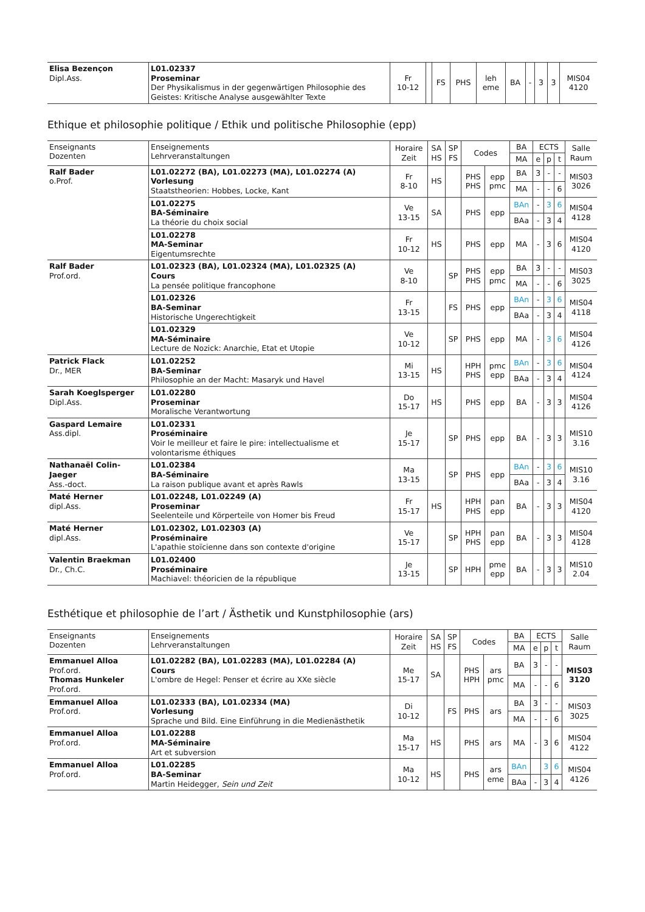| Elisa Bezençon Dipl.Ass. | L01.02337 Proseminar Der Physikalismus in der gegenwärtigen Philosophie des Geistes: Kritische Analyse ausgewählter Texte | Fr 10-12 | | FS | PHS | leh eme | BA | - | 3 | 3 | MIS04 4120 |
Ethique et philosophie politique / Ethik und politische Philosophie (epp)
| Enseignants Dozenten | Enseignements Lehrveranstaltungen | Horaire Zeit | SA HS | SP FS | Codes | | BA | ECTS | | | Salle Raum |
| --- | --- | --- | --- | --- | --- | --- | --- | --- | --- | --- | --- |
| | | | | | | | MA | e | p | t | |
| Ralf Bader o.Prof. | L01.02272 (BA), L01.02273 (MA), L01.02274 (A) Vorlesung Staatstheorien: Hobbes, Locke, Kant | Fr 8-10 | HS | | PHS PHS | epp pmc | BA | 3 | - | - | MIS03 3026 |
| | | | | | | | MA | - | - | 6 | |
| | L01.02275 BA-Séminaire La théorie du choix social | Ve 13-15 | SA | | PHS | epp | BAn | - | 3 | 6 | MIS04 4128 |
| | | | | | | | BAa | - | 3 | 4 | |
| | L01.02278 MA-Seminar Eigentumsrechte | Fr 10-12 | HS | | PHS | epp | MA | - | 3 | 6 | MIS04 4120 |
| Ralf Bader Prof.ord. | L01.02323 (BA), L01.02324 (MA), L01.02325 (A) Cours La pensée politique francophone | Ve 8-10 | | SP | PHS PHS | epp pmc | BA | 3 | - | - | MIS03 3025 |
| | | | | | | | MA | - | - | 6 | |
| | L01.02326 BA-Seminar Historische Ungerechtigkeit | Fr 13-15 | | FS | PHS | epp | BAn | - | 3 | 6 | MIS04 4118 |
| | | | | | | | BAa | - | 3 | 4 | |
| | L01.02329 MA-Séminaire Lecture de Nozick: Anarchie, Etat et Utopie | Ve 10-12 | | SP | PHS | epp | MA | - | 3 | 6 | MIS04 4126 |
| Patrick Flack Dr., MER | L01.02252 BA-Seminar Philosophie an der Macht: Masaryk und Havel | Mi 13-15 | HS | | HPH PHS | pmc epp | BAn | - | 3 | 6 | MIS04 4124 |
| | | | | | | | BAa | - | 3 | 4 | |
| Sarah Koeglsperger Dipl.Ass. | L01.02280 Proseminar Moralische Verantwortung | Do 15-17 | HS | | PHS | epp | BA | - | 3 | 3 | MIS04 4126 |
| Gaspard Lemaire Ass.dipl. | L01.02331 Proséminaire Voir le meilleur et faire le pire: intellectualisme et volontarisme éthiques | Je 15-17 | | SP | PHS | epp | BA | - | 3 | 3 | MIS10 3.16 |
| Nathanaël Colin-Jaeger Ass.-doct. | L01.02384 BA-Séminaire La raison publique avant et après Rawls | Ma 13-15 | | SP | PHS | epp | BAn | - | 3 | 6 | MIS10 3.16 |
| | | | | | | | BAa | - | 3 | 4 | |
| Maté Herner dipl.Ass. | L01.02248, L01.02249 (A) Proseminar Seelenteile und Körperteile von Homer bis Freud | Fr 15-17 | HS | | HPH PHS | pan epp | BA | - | 3 | 3 | MIS04 4120 |
| Maté Herner dipl.Ass. | L01.02302, L01.02303 (A) Proséminaire L'apathie stoïcienne dans son contexte d'origine | Ve 15-17 | | SP | HPH PHS | pan epp | BA | - | 3 | 3 | MIS04 4128 |
| Valentin Braekman Dr., Ch.C. | L01.02400 Proséminaire Machiavel: théoricien de la république | Je 13-15 | | SP | HPH | pme epp | BA | - | 3 | 3 | MIS10 2.04 |
Esthétique et philosophie de l’art / Ästhetik und Kunstphilosophie (ars)
| Enseignants Dozenten | Enseignements Lehrveranstaltungen | Horaire Zeit | SA HS | SP FS | Codes | | BA | ECTS | | | Salle Raum |
| --- | --- | --- | --- | --- | --- | --- | --- | --- | --- | --- | --- |
| | | | | | | | MA | e | p | t | |
| Emmanuel Alloa Prof.ord. Thomas Hunkeler Prof.ord. | L01.02282 (BA), L01.02283 (MA), L01.02284 (A) Cours L'ombre de Hegel: Penser et écrire au XXe siècle | Me 15-17 | SA | | PHS HPH | ars pmc | BA | 3 | - | - | MIS03 3120 |
| | | | | | | | MA | - | - | 6 | |
| Emmanuel Alloa Prof.ord. | L01.02333 (BA), L01.02334 (MA) Vorlesung Sprache und Bild. Eine Einführung in die Medienästhetik | Di 10-12 | | FS | PHS | ars | BA | 3 | - | - | MIS03 3025 |
| | | | | | | | MA | - | - | 6 | |
| Emmanuel Alloa Prof.ord. | L01.02288 MA-Séminaire Art et subversion | Ma 15-17 | HS | | PHS | ars | MA | - | 3 | 6 | MIS04 4122 |
| Emmanuel Alloa Prof.ord. | L01.02285 BA-Seminar Martin Heidegger, Sein und Zeit | Ma 10-12 | HS | | PHS | ars eme | BAn | | 3 | 6 | MIS04 4126 |
| | | | | | | | BAa | - | 3 | 4 | |